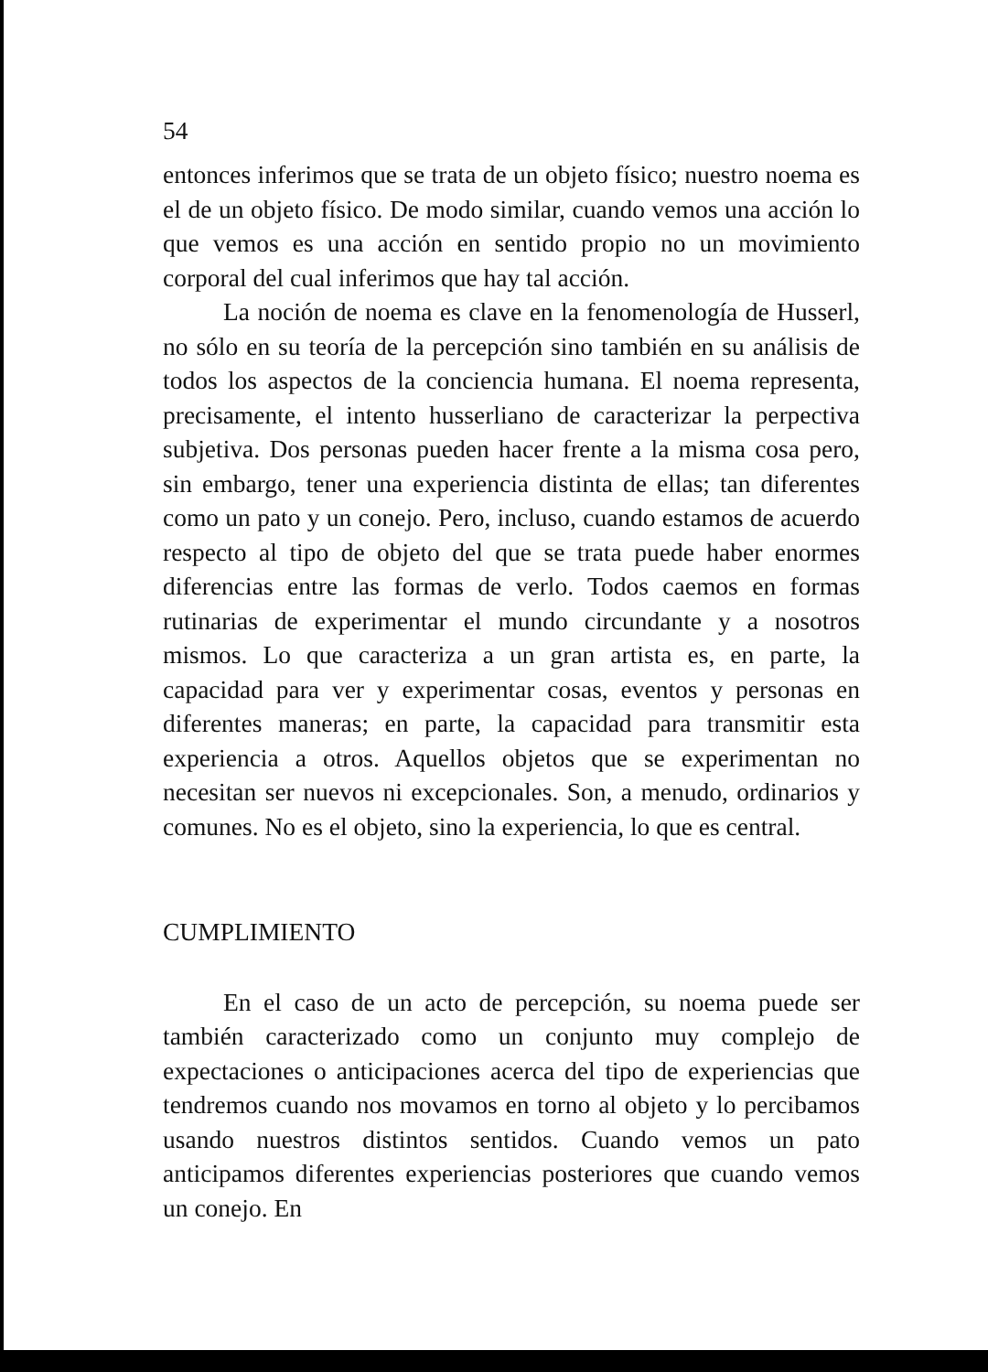54
entonces inferimos que se trata de un objeto físico; nuestro noema es el de un objeto físico. De modo similar, cuando vemos una acción lo que vemos es una acción en sentido propio no un movimiento corporal del cual inferimos que hay tal acción.
La noción de noema es clave en la fenomenología de Husserl, no sólo en su teoría de la percepción sino también en su análisis de todos los aspectos de la conciencia humana. El noema representa, precisamente, el intento husserliano de caracterizar la perpectiva subjetiva. Dos personas pueden hacer frente a la misma cosa pero, sin embargo, tener una experiencia distinta de ellas; tan diferentes como un pato y un conejo. Pero, incluso, cuando estamos de acuerdo respecto al tipo de objeto del que se trata puede haber enormes diferencias entre las formas de verlo. Todos caemos en formas rutinarias de experimentar el mundo circundante y a nosotros mismos. Lo que caracteriza a un gran artista es, en parte, la capacidad para ver y experimentar cosas, eventos y personas en diferentes maneras; en parte, la capacidad para transmitir esta experiencia a otros. Aquellos objetos que se experimentan no necesitan ser nuevos ni excepcionales. Son, a menudo, ordinarios y comunes. No es el objeto, sino la experiencia, lo que es central.
CUMPLIMIENTO
En el caso de un acto de percepción, su noema puede ser también caracterizado como un conjunto muy complejo de expectaciones o anticipaciones acerca del tipo de experiencias que tendremos cuando nos movamos en torno al objeto y lo percibamos usando nuestros distintos sentidos. Cuando vemos un pato anticipamos diferentes experiencias posteriores que cuando vemos un conejo. En